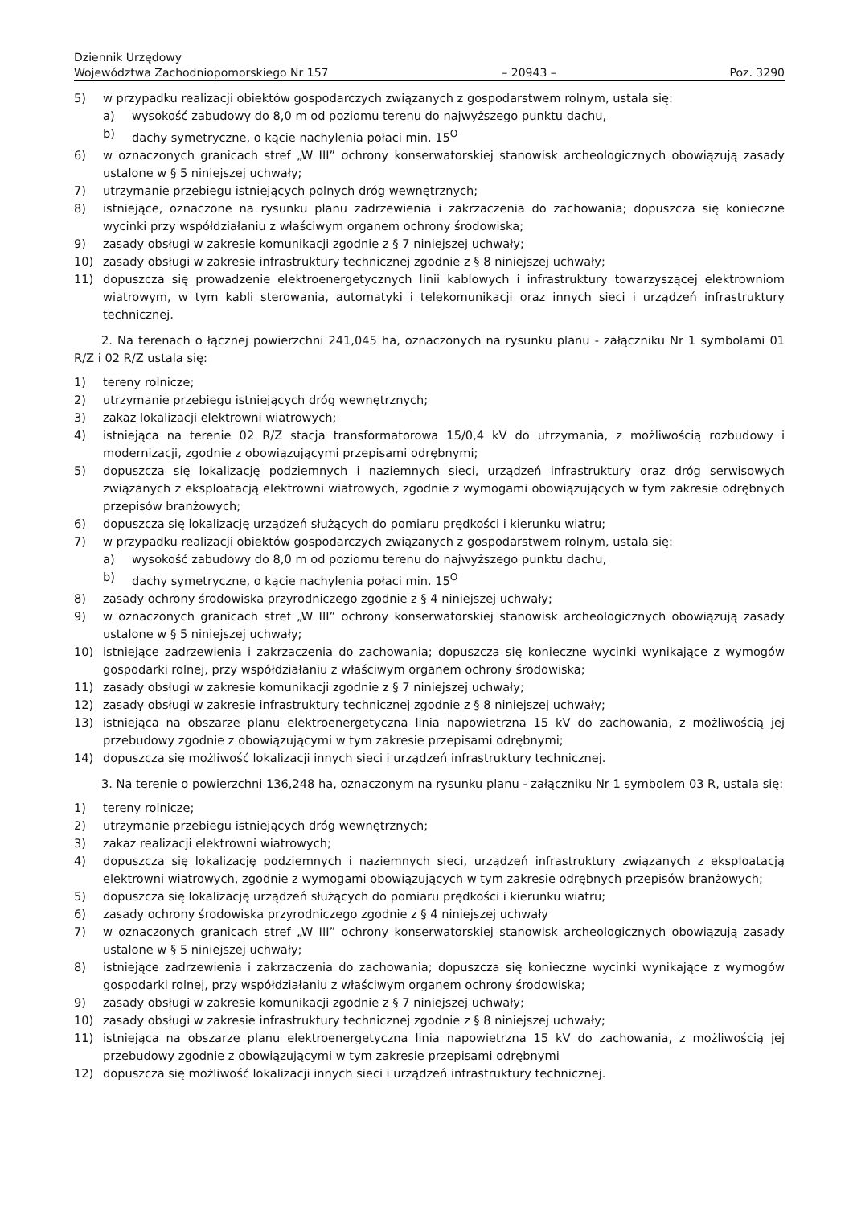Dziennik Urzędowy
Województwa Zachodniopomorskiego Nr 157
– 20943 –
Poz. 3290
5) w przypadku realizacji obiektów gospodarczych związanych z gospodarstwem rolnym, ustala się:
a) wysokość zabudowy do 8,0 m od poziomu terenu do najwyższego punktu dachu,
b) dachy symetryczne, o kącie nachylenia połaci min. 15<sup>O</sup>
6) w oznaczonych granicach stref „W III” ochrony konserwatorskiej stanowisk archeologicznych obowiązują zasady ustalone w § 5 niniejszej uchwały;
7) utrzymanie przebiegu istniejących polnych dróg wewnętrznych;
8) istniejące, oznaczone na rysunku planu zadrzewienia i zakrzaczenia do zachowania; dopuszcza się konieczne wycinki przy współdziałaniu z właściwym organem ochrony środowiska;
9) zasady obsługi w zakresie komunikacji zgodnie z § 7 niniejszej uchwały;
10) zasady obsługi w zakresie infrastruktury technicznej zgodnie z § 8 niniejszej uchwały;
11) dopuszcza się prowadzenie elektroenergetycznych linii kablowych i infrastruktury towarzyszącej elektrowniom wiatrowym, w tym kabli sterowania, automatyki i telekomunikacji oraz innych sieci i urządzeń infrastruktury technicznej.
2. Na terenach o łącznej powierzchni 241,045 ha, oznaczonych na rysunku planu - załączniku Nr 1 symbolami 01 R/Z i 02 R/Z ustala się:
1) tereny rolnicze;
2) utrzymanie przebiegu istniejących dróg wewnętrznych;
3) zakaz lokalizacji elektrowni wiatrowych;
4) istniejąca na terenie 02 R/Z stacja transformatorowa 15/0,4 kV do utrzymania, z możliwością rozbudowy i modernizacji, zgodnie z obowiązującymi przepisami odrębnymi;
5) dopuszcza się lokalizację podziemnych i naziemnych sieci, urządzeń infrastruktury oraz dróg serwisowych związanych z eksploatacją elektrowni wiatrowych, zgodnie z wymogami obowiązujących w tym zakresie odrębnych przepisów branżowych;
6) dopuszcza się lokalizację urządzeń służących do pomiaru prędkości i kierunku wiatru;
7) w przypadku realizacji obiektów gospodarczych związanych z gospodarstwem rolnym, ustala się:
a) wysokość zabudowy do 8,0 m od poziomu terenu do najwyższego punktu dachu,
b) dachy symetryczne, o kącie nachylenia połaci min. 15<sup>O</sup>
8) zasady ochrony środowiska przyrodniczego zgodnie z § 4 niniejszej uchwały;
9) w oznaczonych granicach stref „W III” ochrony konserwatorskiej stanowisk archeologicznych obowiązują zasady ustalone w § 5 niniejszej uchwały;
10) istniejące zadrzewienia i zakrzaczenia do zachowania; dopuszcza się konieczne wycinki wynikające z wymogów gospodarki rolnej, przy współdziałaniu z właściwym organem ochrony środowiska;
11) zasady obsługi w zakresie komunikacji zgodnie z § 7 niniejszej uchwały;
12) zasady obsługi w zakresie infrastruktury technicznej zgodnie z § 8 niniejszej uchwały;
13) istniejąca na obszarze planu elektroenergetyczna linia napowietrzna 15 kV do zachowania, z możliwością jej przebudowy zgodnie z obowiązującymi w tym zakresie przepisami odrębnymi;
14) dopuszcza się możliwość lokalizacji innych sieci i urządzeń infrastruktury technicznej.
3. Na terenie o powierzchni 136,248 ha, oznaczonym na rysunku planu - załączniku Nr 1 symbolem 03 R, ustala się:
1) tereny rolnicze;
2) utrzymanie przebiegu istniejących dróg wewnętrznych;
3) zakaz realizacji elektrowni wiatrowych;
4) dopuszcza się lokalizację podziemnych i naziemnych sieci, urządzeń infrastruktury związanych z eksploatacją elektrowni wiatrowych, zgodnie z wymogami obowiązujących w tym zakresie odrębnych przepisów branżowych;
5) dopuszcza się lokalizację urządzeń służących do pomiaru prędkości i kierunku wiatru;
6) zasady ochrony środowiska przyrodniczego zgodnie z § 4 niniejszej uchwały
7) w oznaczonych granicach stref „W III” ochrony konserwatorskiej stanowisk archeologicznych obowiązują zasady ustalone w § 5 niniejszej uchwały;
8) istniejące zadrzewienia i zakrzaczenia do zachowania; dopuszcza się konieczne wycinki wynikające z wymogów gospodarki rolnej, przy współdziałaniu z właściwym organem ochrony środowiska;
9) zasady obsługi w zakresie komunikacji zgodnie z § 7 niniejszej uchwały;
10) zasady obsługi w zakresie infrastruktury technicznej zgodnie z § 8 niniejszej uchwały;
11) istniejąca na obszarze planu elektroenergetyczna linia napowietrzna 15 kV do zachowania, z możliwością jej przebudowy zgodnie z obowiązującymi w tym zakresie przepisami odrębnymi
12) dopuszcza się możliwość lokalizacji innych sieci i urządzeń infrastruktury technicznej.